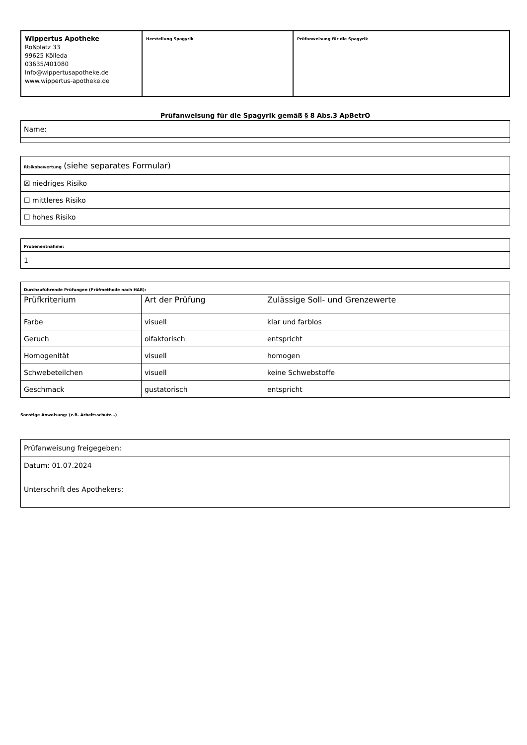| Wippertus Apotheke Roßplatz 33 99625 Kölleda 03635/401080 Info@wippertusapotheke.de www.wippertus-apotheke.de | Herstellung Spagyrik | Prüfanweisung für die Spagyrik |
Prüfanweisung für die Spagyrik gemäß § 8 Abs.3 ApBetrO
| Name: |
| Risikobewertung (siehe separates Formular) |
| ☒ niedriges Risiko |
| ☐ mittleres Risiko |
| ☐ hohes Risiko |
| Probenentnahme: |
| 1 |
| Durchzuführende Prüfungen (Prüfmethode nach HAB): | | |
| Prüfkriterium | Art der Prüfung | Zulässige Soll- und Grenzewerte |
| Farbe | visuell | klar und farblos |
| Geruch | olfaktorisch | entspricht |
| Homogenität | visuell | homogen |
| Schwebeteilchen | visuell | keine Schwebstoffe |
| Geschmack | gustatorisch | entspricht |
Sonstige Anweisung: (z.B. Arbeitsschutz…)
| Prüfanweisung freigegeben: |
| Datum: 01.07.2024 Unterschrift des Apothekers: |